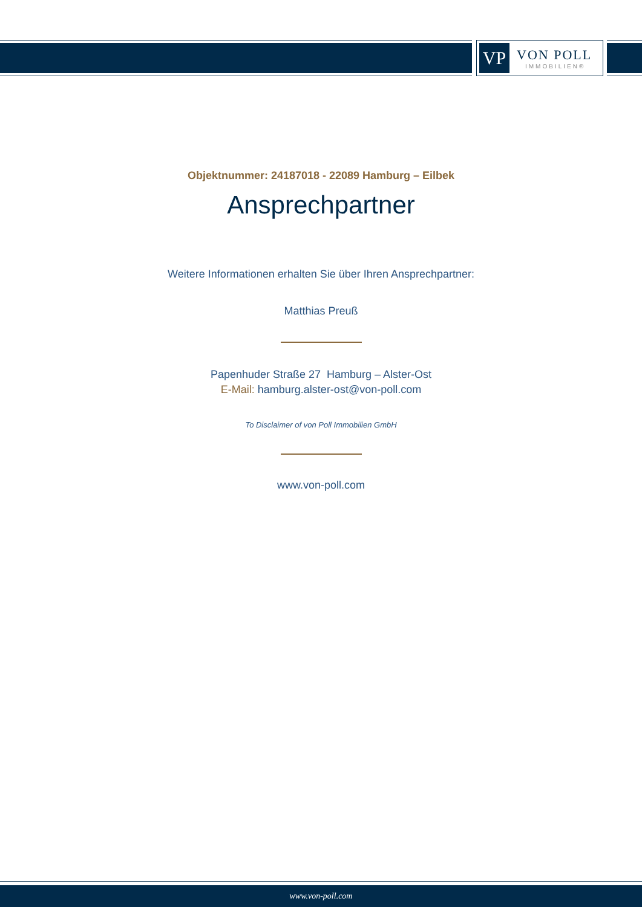VP
VON POLL
IMMOBILIEN®
Objektnummer: 24187018 - 22089 Hamburg – Eilbek
Ansprechpartner
Weitere Informationen erhalten Sie über Ihren Ansprechpartner:
Matthias Preuß
Papenhuder Straße 27 Hamburg – Alster-Ost
E-Mail: hamburg.alster-ost@von-poll.com
To Disclaimer of von Poll Immobilien GmbH
www.von-poll.com
www.von-poll.com